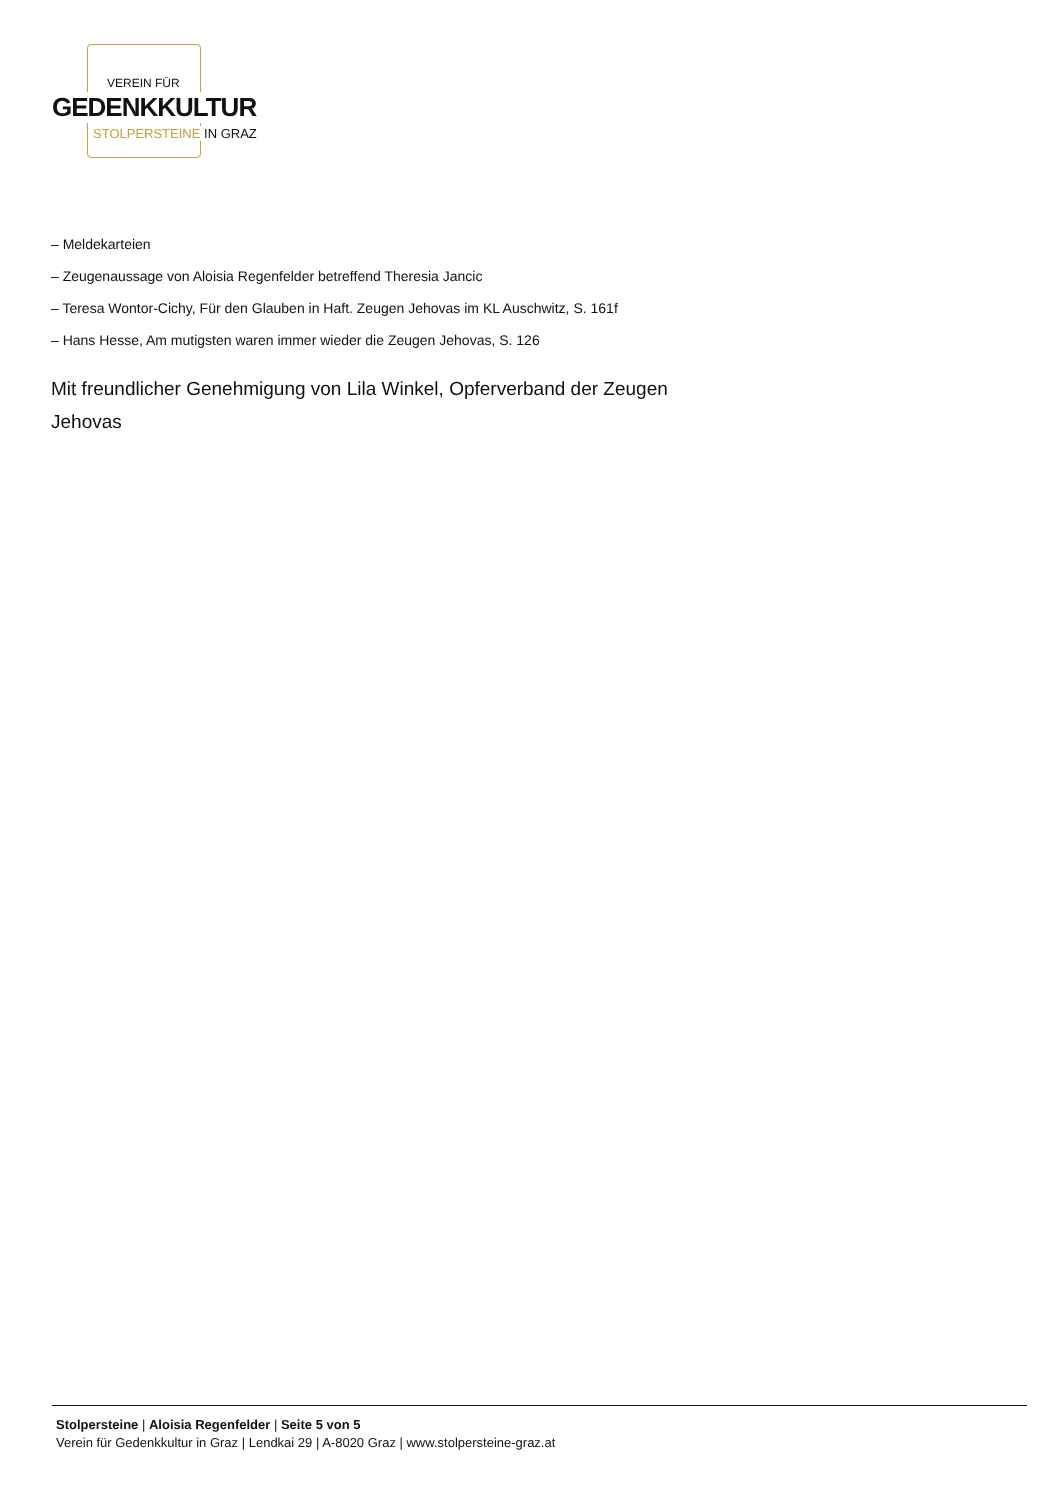VEREIN FÜR
GEDENKKULTUR
STOLPERSTEINE IN GRAZ
– Meldekarteien
– Zeugenaussage von Aloisia Regenfelder betreffend Theresia Jancic
– Teresa Wontor-Cichy, Für den Glauben in Haft. Zeugen Jehovas im KL Auschwitz, S. 161f
– Hans Hesse, Am mutigsten waren immer wieder die Zeugen Jehovas, S. 126
Mit freundlicher Genehmigung von Lila Winkel, Opferverband der Zeugen Jehovas
Stolpersteine | Aloisia Regenfelder | Seite 5 von 5
Verein für Gedenkkultur in Graz | Lendkai 29 | A-8020 Graz | www.stolpersteine-graz.at